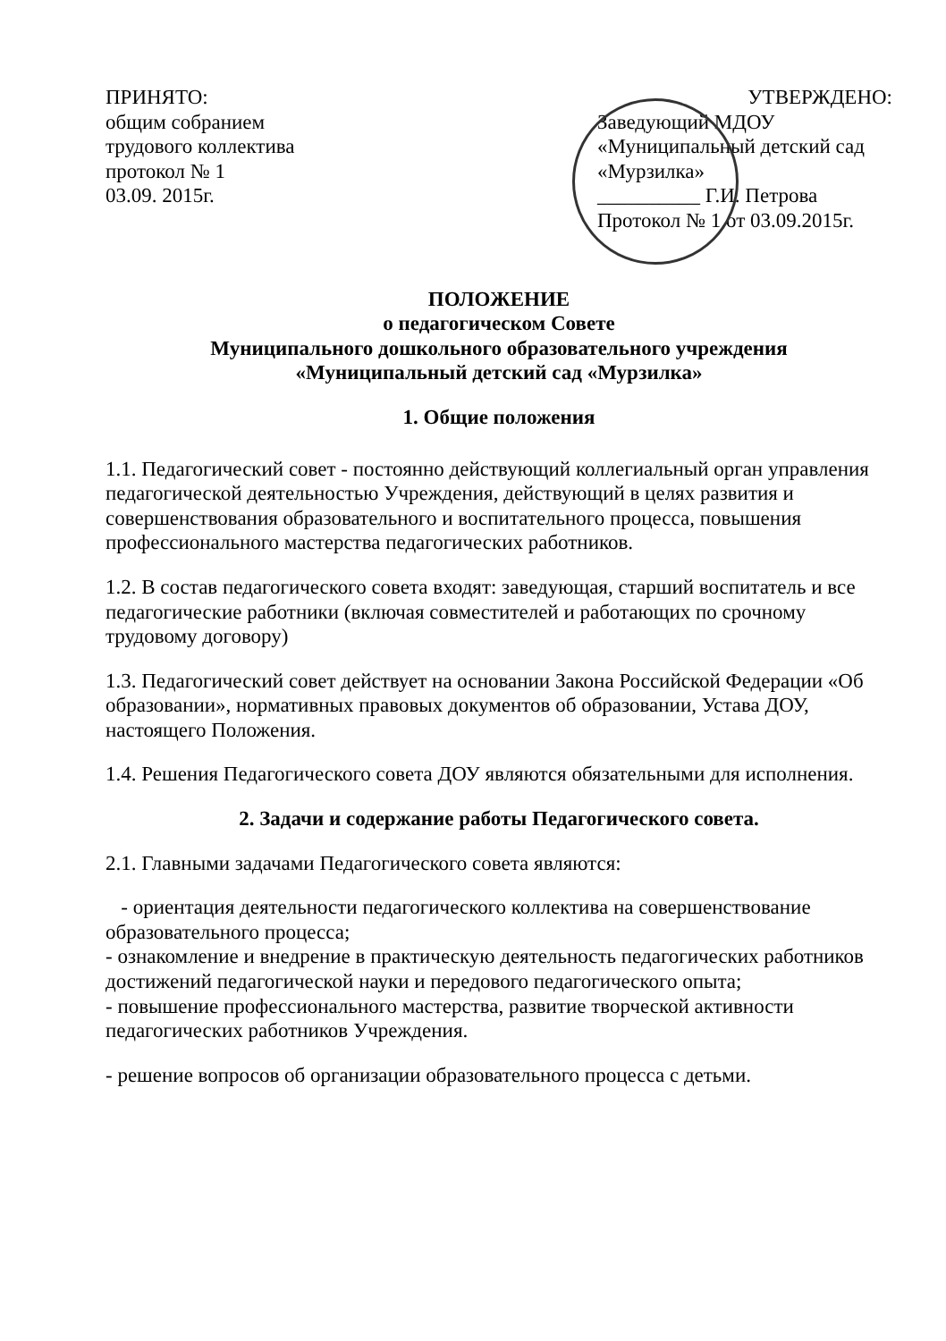ПРИНЯТО:
общим собранием
трудового коллектива
протокол № 1
03.09. 2015г.
УТВЕРЖДЕНО:
Заведующий МДОУ
«Муниципальный детский сад «Мурзилка»
__________ Г.И. Петрова
Протокол № 1 от 03.09.2015г.
ПОЛОЖЕНИЕ
о педагогическом Совете
Муниципального дошкольного образовательного учреждения
«Муниципальный детский сад «Мурзилка»
1. Общие положения
1.1. Педагогический совет - постоянно действующий коллегиальный орган управления педагогической деятельностью Учреждения, действующий в целях развития и совершенствования образовательного и воспитательного процесса, повышения профессионального мастерства педагогических работников.
1.2. В состав педагогического совета входят: заведующая, старший воспитатель и все педагогические работники (включая совместителей и работающих по срочному трудовому договору)
1.3. Педагогический совет действует на основании Закона Российской Федерации «Об образовании», нормативных правовых документов об образовании, Устава ДОУ, настоящего Положения.
1.4. Решения Педагогического совета ДОУ являются обязательными для исполнения.
2. Задачи и содержание работы Педагогического совета.
2.1. Главными задачами Педагогического совета являются:
- ориентация деятельности педагогического коллектива на совершенствование образовательного процесса;
- ознакомление и внедрение в практическую деятельность педагогических работников достижений педагогической науки и передового педагогического опыта;
- повышение профессионального мастерства, развитие творческой активности педагогических работников Учреждения.
- решение вопросов об организации образовательного процесса с детьми.